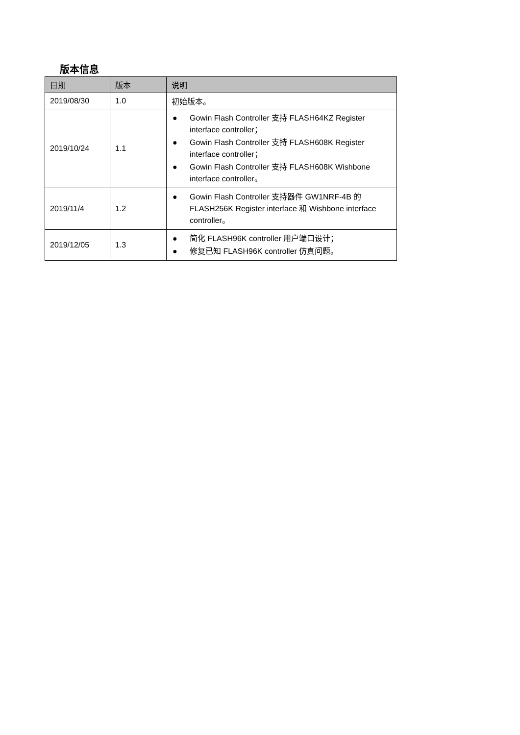版本信息
| 日期 | 版本 | 说明 |
| --- | --- | --- |
| 2019/08/30 | 1.0 | 初始版本。 |
| 2019/10/24 | 1.1 | ● Gowin Flash Controller 支持 FLASH64KZ Register interface controller； ● Gowin Flash Controller 支持 FLASH608K Register interface controller； ● Gowin Flash Controller 支持 FLASH608K Wishbone interface controller。 |
| 2019/11/4 | 1.2 | ● Gowin Flash Controller 支持器件 GW1NRF-4B 的 FLASH256K Register interface 和 Wishbone interface controller。 |
| 2019/12/05 | 1.3 | ● 简化 FLASH96K controller 用户端口设计； ● 修复已知 FLASH96K controller 仿真问题。 |